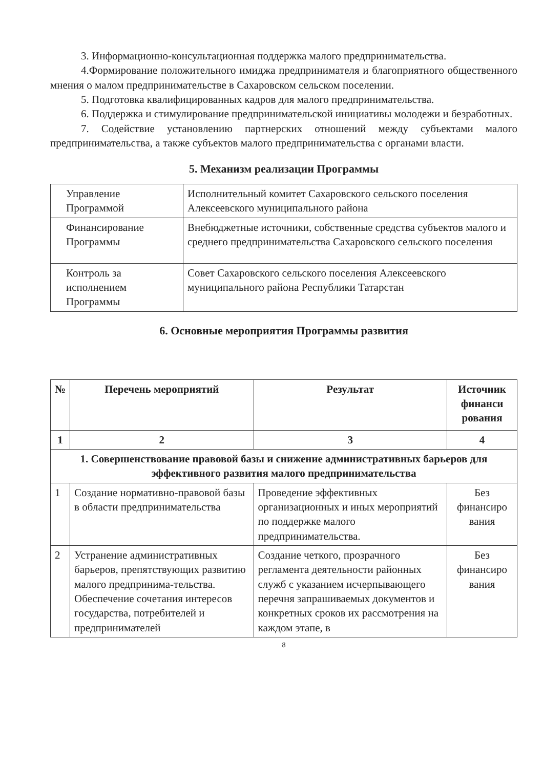3. Информационно-консультационная поддержка малого предпринимательства.
4.Формирование положительного имиджа предпринимателя и благоприятного общественного мнения о малом предпринимательстве в Сахаровском сельском поселении.
5. Подготовка квалифицированных кадров для малого предпринимательства.
6. Поддержка и стимулирование предпринимательской инициативы молодежи и безработных.
7. Содействие установлению партнерских отношений между субъектами малого предпринимательства, а также субъектов малого предпринимательства с органами власти.
5. Механизм реализации Программы
| Управление Программой | Исполнительный комитет Сахаровского сельского поселения Алексеевского муниципального района |
| Финансирование Программы | Внебюджетные источники, собственные средства субъектов малого и среднего предпринимательства Сахаровского сельского поселения |
| Контроль за исполнением Программы | Совет Сахаровского сельского поселения Алексеевского муниципального района Республики Татарстан |
6. Основные мероприятия Программы развития
| № | Перечень мероприятий | Результат | Источник финанси рования |
| --- | --- | --- | --- |
| 1 | 2 | 3 | 4 |
| 1. Совершенствование правовой базы и снижение административных барьеров для эффективного развития малого предпринимательства | | | |
| 1 | Создание нормативно-правовой базы в области предпринимательства | Проведение эффективных организационных и иных мероприятий по поддержке малого предпринимательства. | Без финансиро вания |
| 2 | Устранение административных барьеров, препятствующих развитию малого предпринима-тельства. Обеспечение сочетания интересов государства, потребителей и предпринимателей | Создание четкого, прозрачного регламента деятельности районных служб с указанием исчерпывающего перечня запрашиваемых документов и конкретных сроков их рассмотрения на каждом этапе, в | Без финансиро вания |
8